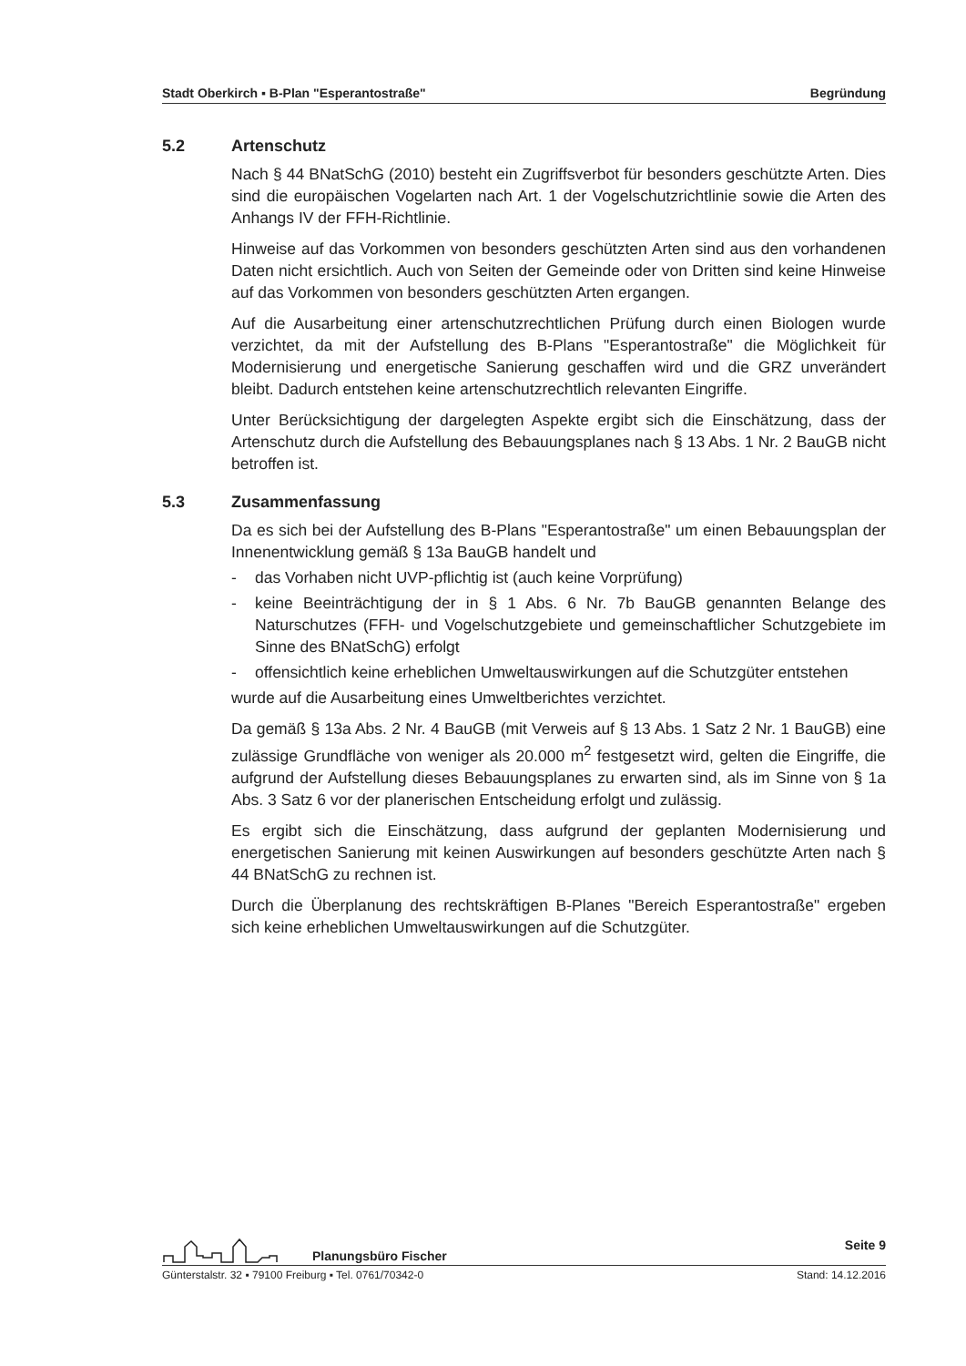Stadt Oberkirch ▪ B-Plan "Esperantostraße" Begründung
5.2 Artenschutz
Nach § 44 BNatSchG (2010) besteht ein Zugriffsverbot für besonders geschützte Arten. Dies sind die europäischen Vogelarten nach Art. 1 der Vogelschutzrichtlinie sowie die Arten des Anhangs IV der FFH-Richtlinie.
Hinweise auf das Vorkommen von besonders geschützten Arten sind aus den vorhandenen Daten nicht ersichtlich. Auch von Seiten der Gemeinde oder von Dritten sind keine Hinweise auf das Vorkommen von besonders geschützten Arten ergangen.
Auf die Ausarbeitung einer artenschutzrechtlichen Prüfung durch einen Biologen wurde verzichtet, da mit der Aufstellung des B-Plans "Esperantostraße" die Möglichkeit für Modernisierung und energetische Sanierung geschaffen wird und die GRZ unverändert bleibt. Dadurch entstehen keine artenschutzrechtlich relevanten Eingriffe.
Unter Berücksichtigung der dargelegten Aspekte ergibt sich die Einschätzung, dass der Artenschutz durch die Aufstellung des Bebauungsplanes nach § 13 Abs. 1 Nr. 2 BauGB nicht betroffen ist.
5.3 Zusammenfassung
Da es sich bei der Aufstellung des B-Plans "Esperantostraße" um einen Bebauungsplan der Innenentwicklung gemäß § 13a BauGB handelt und
- das Vorhaben nicht UVP-pflichtig ist (auch keine Vorprüfung)
- keine Beeinträchtigung der in § 1 Abs. 6 Nr. 7b BauGB genannten Belange des Naturschutzes (FFH- und Vogelschutzgebiete und gemeinschaftlicher Schutzgebiete im Sinne des BNatSchG) erfolgt
- offensichtlich keine erheblichen Umweltauswirkungen auf die Schutzgüter entstehen
wurde auf die Ausarbeitung eines Umweltberichtes verzichtet.
Da gemäß § 13a Abs. 2 Nr. 4 BauGB (mit Verweis auf § 13 Abs. 1 Satz 2 Nr. 1 BauGB) eine zulässige Grundfläche von weniger als 20.000 m<sup>2</sup> festgesetzt wird, gelten die Eingriffe, die aufgrund der Aufstellung dieses Bebauungsplanes zu erwarten sind, als im Sinne von § 1a Abs. 3 Satz 6 vor der planerischen Entscheidung erfolgt und zulässig.
Es ergibt sich die Einschätzung, dass aufgrund der geplanten Modernisierung und energetischen Sanierung mit keinen Auswirkungen auf besonders geschützte Arten nach § 44 BNatSchG zu rechnen ist.
Durch die Überplanung des rechtskräftigen B-Planes "Bereich Esperantostraße" ergeben sich keine erheblichen Umweltauswirkungen auf die Schutzgüter.
Planungsbüro Fischer Seite 9
Günterstalstr. 32 ▪ 79100 Freiburg ▪ Tel. 0761/70342-0 Stand: 14.12.2016